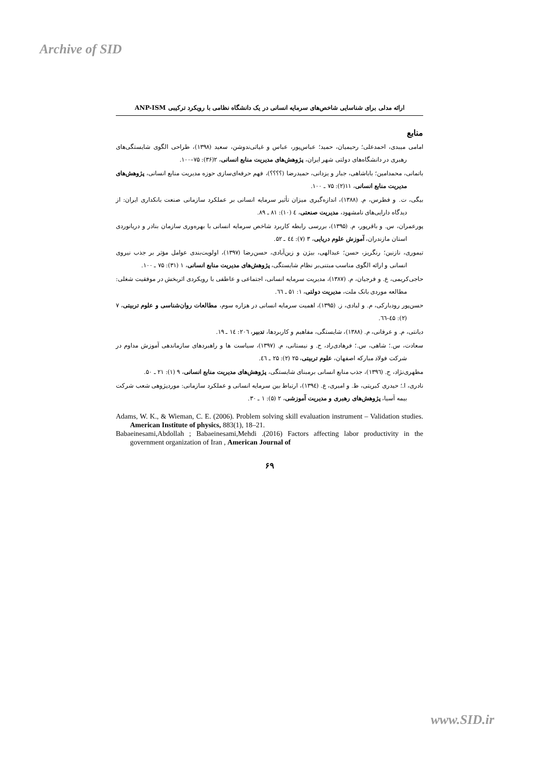Archive of SID
ارائه مدلی برای شناسایی شاخص‌های سرمایه انسانی در یک دانشگاه نظامی با رویکرد ترکیبی ANP-ISM
منابع
امامی میبدی، احمدعلی؛ رحیمیان، حمید؛ عباس‌پور، عباس و غیاثی‌ندوشن، سعید (۱۳۹۸)، طراحی الگوی شایستگی‌های رهبری در دانشگاه‌های دولتی شهر ایران، پژوهش‌های مدیریت منابع انسانی، ۲(۳۶): ۷۵–۱۰۰.
باتمانی، محمدامین؛ باباشاهی، جبار و یزدانی، حمیدرضا (؟؟؟؟)، فهم حرفه‌ای‌سازی حوزه مدیریت منابع انسانی، پژوهش‌های مدیریت منابع انسانی، ۱۱(۲): ۷۵ ـ ۱۰۰.
بیگی، ت. و فطرس، م. (۱۳۸۸)، اندازه‌گیری میزان تأثیر سرمایه انسانی بر عملکرد سازمانی صنعت بانکداری ایران: از دیدگاه دارایی‌های نامشهود، مدیریت صنعتی، ٤ (۱۰): ۸۱ ـ ۸۹.
پورعمران، س. و باقرپور، م. (۱۳۹۵)، بررسی رابطه کاربرد شاخص سرمایه انسانی با بهره‌وری سازمان بنادر و دریانوردی استان مازندران، آموزش علوم دریایی، ۳ (۷): ٤٤ ـ ۵۲.
تیموری، نازنین؛ رنگریز، حسن؛ عبدالهی، بیژن و زین‌آبادی، حسن‌رضا (۱۳۹۷)، اولویت‌بندی عوامل مؤثر بر جذب نیروی انسانی و ارائه الگوی مناسب مبتنی‌بر نظام شایستگی، پژوهش‌های مدیریت منابع انسانی، ۱ (۳۱): ۷۵ ـ ۱۰۰.
حاجی‌کریمی، ع. و فرجیان، م. (۱۳۸۷)، مدیریت سرمایه انسانی، اجتماعی و عاطفی با رویکردی اثربخش در موفقیت شغلی: مطالعه موردی بانک ملت، مدیریت دولتی، ۱: ۵۱ ـ ٦٦.
حسن‌پور رودبارکی، م. و لبادی، ز. (۱۳۹۵)، اهمیت سرمایه انسانی در هزاره سوم، مطالعات روان‌شناسی و علوم تربیتی، ۷ (۲): ٤۵–٦٦.
دیانتی، م. و عرفانی، م. (۱۳۸۸)، شایستگی، مفاهیم و کاربردها، تدبیر، ۲۰٦: ١٤ ـ ۱۹.
سعادت، س.؛ شاهی، س.؛ فرهادی‌راد، ح. و نیستانی، م. (۱۳۹۷)، سیاست ها و راهبردهای سازماندهی آموزش مداوم در شرکت فولاد مبارکه اصفهان، علوم تربیتی، ۲۵ (۲): ۲۵ ـ ٤٦.
مطهری‌نژاد، ح. (۱۳۹٦)، جذب منابع انسانی برمبنای شایستگی، پژوهش‌های مدیریت منابع انسانی، ۹ (۱): ۲۱ ـ ۵۰.
نادری، ا.؛ حیدری کبریتی، ط. و امیری، ع. (۱۳۹٤)، ارتباط بین سرمایه انسانی و عملکرد سازمانی: موردپژوهی شعب شرکت بیمه آسیا، پژوهش‌های رهبری و مدیریت آموزشی، ۲ (۵): ۱ ـ ۳۰.
Adams, W. K., & Wieman, C. E. (2006). Problem solving skill evaluation instrument – Validation studies. American Institute of physics, 883(1), 18–21.
Babaeinesami,Abdollah ; Babaeinesami,Mehdi .(2016) Factors affecting labor productivity in the government organization of Iran , American Journal of
۶۹
www.SID.ir